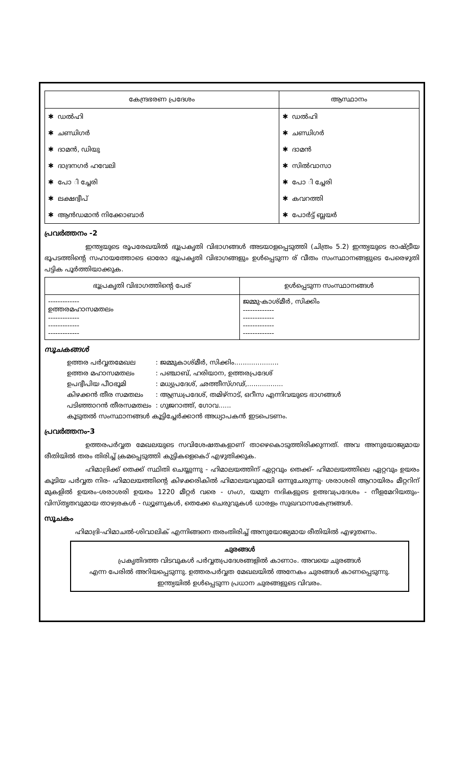| കേന്ദ്രഭരണ പ്രദേശം | ആസ്ഥാനം |
| --- | --- |
| ✱ ഡൽഹി | ✱ ഡൽഹി |
| ✱ ചണ്ഡിഗർ | ✱ ചണ്ഡിഗർ |
| ✱ ദാമൻ, ഡിയു | ✱ ദാമൻ |
| ✱ ദാദ്രനഗർ ഹവേലി | ✱ സിൽവാസാ |
| ✱ പോ ി ച്ചേരി | ✱ പോ ി ച്ചേരി |
| ✱ ലക്ഷദ്വീപ് | ✱ കവറത്തി |
| ✱ ആൻഡമാൻ നിക്കോബാർ | ✱ പോർട്ട് ബ്ലയർ |
പ്രവർത്തനം -2
ഇന്ത്യയുടെ രൂപരേഖയിൽ ഭൂപ്രകൃതി വിഭാഗങ്ങൾ അടയാളപ്പെടുത്തി (ചിത്രം 5.2) ഇന്ത്യയുടെ രാഷ്ട്രീയ ഭൂപടത്തിന്റെ സഹായത്തോടെ ഓരോ ഭൂപ്രകൃതി വിഭാഗങ്ങളും ഉൾപ്പെടുന്ന ര് വീതം സംസ്ഥാനങ്ങളുടെ പേരെഴുതി പട്ടിക പൂർത്തിയാക്കുക.
| ഭൂപ്രകൃതി വിഭാഗത്തിന്റെ പേര് | ഉൾപ്പെടുന്ന സംസ്ഥാനങ്ങൾ |
| --- | --- |
| ------------- ഉത്തരമഹാസമതലം ------------- ------------- ------------- | ജമ്മു-കാശ്മീർ, സിക്കിം ------------- ------------- ------------- ------------- |
സൂചകങ്ങൾ
| ഉത്തര പർവ്വതമേഖല | : ജമ്മുകാശ്മീർ, സിക്കിം..................... |
| ഉത്തര മഹാസമതലം | : പഞ്ചാബ്, ഹരിയാന, ഉത്തരപ്രദേശ് |
| ഉപദ്വീപിയ പീഠഭൂമി | : മധ്യപ്രദേശ്, ഛത്തീസ്ഗഢ്,................. |
| കിഴക്കൻ തീര സമതലം | : ആന്ധ്രപ്രദേശ്, തമിഴ്നാട്, ഒറീസ എന്നിവയുടെ ഭാഗങ്ങൾ |
| പടിഞ്ഞാറൻ തീരസമതലം | : ഗുജറാത്ത്, ഗോവ...... |
| കൂടുതൽ സംസ്ഥാനങ്ങൾ കൂട്ടിച്ചേർക്കാൻ അധ്യാപകൻ ഇടപെടണം. | |
പ്രവർത്തനം-3
ഉത്തരപർവ്വത മേഖലയുടെ സവിശേഷതകളാണ് താഴെകൊടുത്തിരിക്കുന്നത്. അവ അനുയോജ്യമായ രീതിയിൽ തരം തിരിച്ച് ക്രമപ്പെടുത്തി കുട്ടികളെകൊ് എഴുതിക്കുക.
ഹിമാദ്രിക്ക് തെക്ക് സ്ഥിതി ചെയ്യുന്നു - ഹിമാലയത്തിന് ഏറ്റവും തെക്ക്- ഹിമാലയത്തിലെ ഏറ്റവും ഉയരം കൂടിയ പർവ്വത നിര- ഹിമാലയത്തിന്റെ കിഴക്കരികിൽ ഹിമാലയവുമായി ഒന്നുചേരുന്നു- ശരാശരി ആറായിരം മീറ്ററിന് മുകളിൽ ഉയരം-ശരാശരി ഉയരം 1220 മീറ്റർ വരെ - ഗംഗ, യമുന നദികളുടെ ഉത്ഭവപ്രദേശം - നീളമേറിയതും- വിസ്തൃതവുമായ താഴ്വരകൾ - ഡ്യൂണുകൾ, തെക്കേ ചെരുവുകൾ ധാരളം സുഖവാസകേന്ദ്രങ്ങൾ.
സൂചകം
ഹിമാദ്രി-ഹിമാചൽ-ശിവാലിക് എന്നിങ്ങനെ തരംതിരിച്ച് അനുയോജ്യമായ രീതിയിൽ എഴുതണം.
ചുരങ്ങൾ
പ്രകൃതിദത്ത വിടവുകൾ പർവ്വതപ്രദേശങ്ങളിൽ കാണാം. അവയെ ചുരങ്ങൾ
എന്ന പേരിൽ അറിയപ്പെടുന്നു. ഉത്തരപർവ്വത മേഖലയിൽ അനേകം ചുരങ്ങൾ കാണപ്പെടുന്നു.
ഇന്ത്യയിൽ ഉൾപ്പെടുന്ന പ്രധാന ചുരങ്ങളുടെ വിവരം.